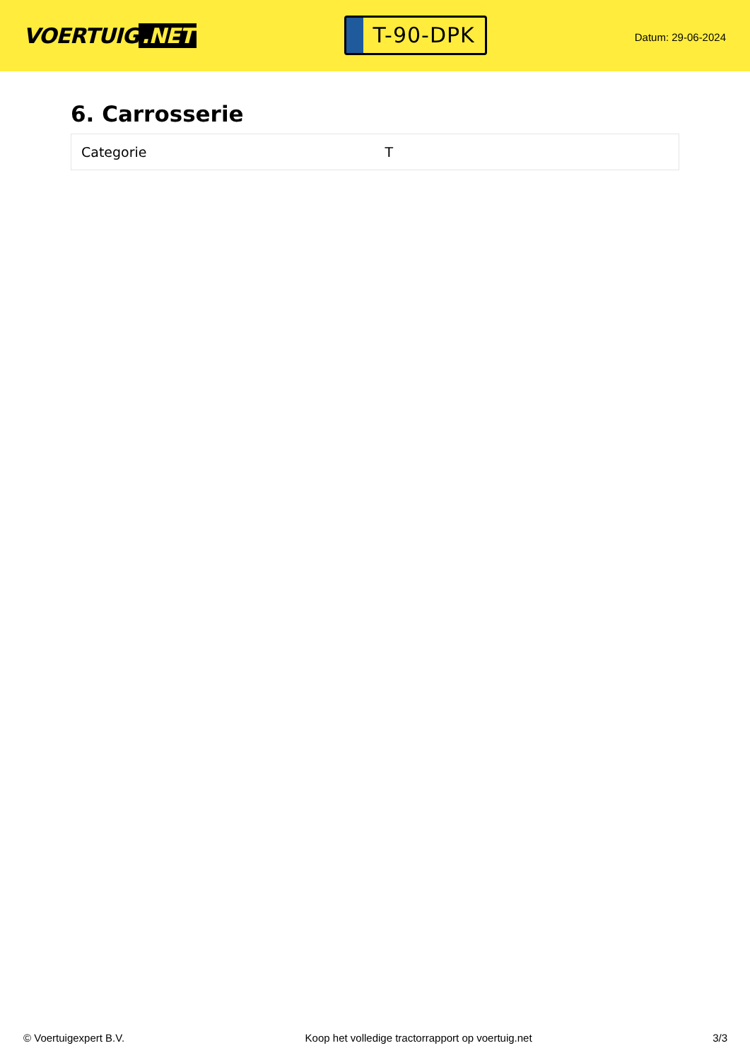VOERTUIG.NET
T-90-DPK
Datum: 29-06-2024
6. Carrosserie
| Categorie | T |
© Voertuigexpert B.V. Koop het volledige tractorrapport op voertuig.net 3/3